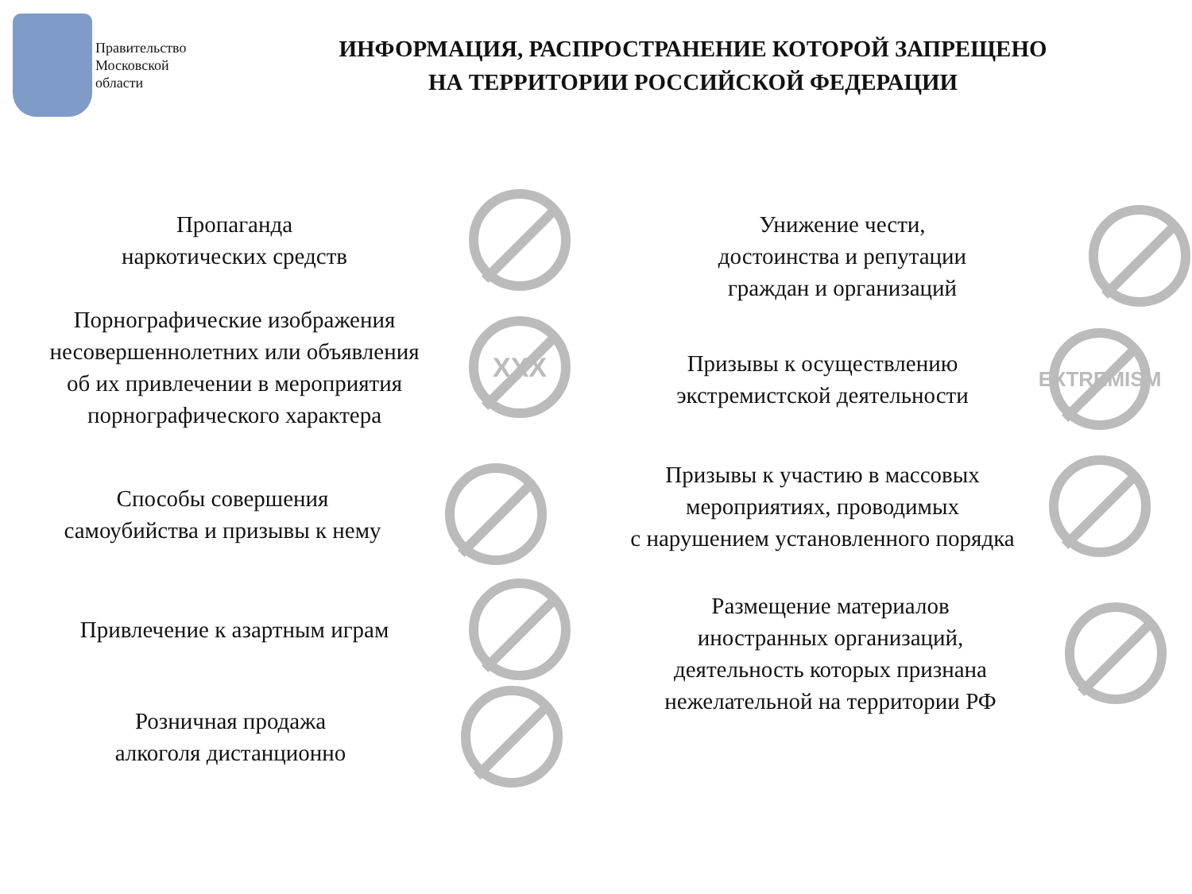Правительство Московской области
ИНФОРМАЦИЯ, РАСПРОСТРАНЕНИЕ КОТОРОЙ ЗАПРЕЩЕНО
НА ТЕРРИТОРИИ РОССИЙСКОЙ ФЕДЕРАЦИИ
Пропаганда
наркотических средств
Порнографические изображения
несовершеннолетних или объявления
об их привлечении в мероприятия
порнографического характера
XXX
Способы совершения
самоубийства и призывы к нему
Привлечение к азартным играм
Розничная продажа
алкоголя дистанционно
Унижение чести,
достоинства и репутации
граждан и организаций
Призывы к осуществлению
экстремистской деятельности
EXTREMISM
Призывы к участию в массовых
мероприятиях, проводимых
с нарушением установленного порядка
Размещение материалов
иностранных организаций,
деятельность которых признана
нежелательной на территории РФ